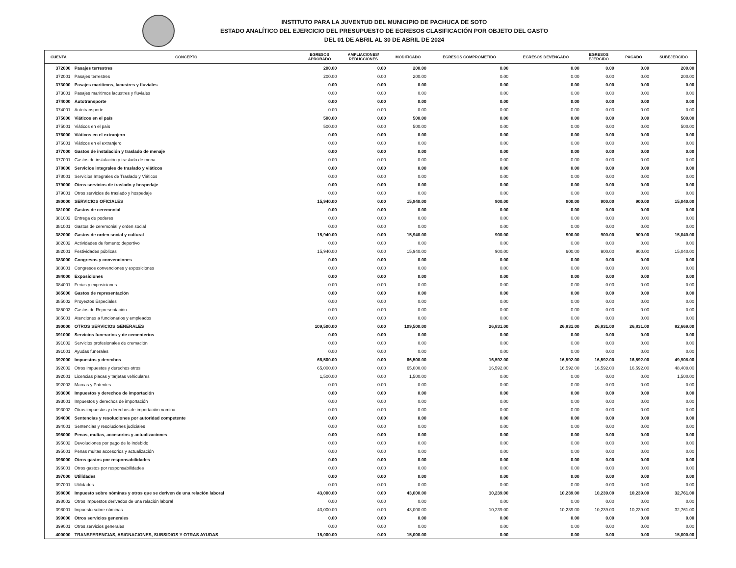INSTITUTO PARA LA JUVENTUD DEL MUNICIPIO DE PACHUCA DE SOTO
ESTADO ANALÍTICO DEL EJERCICIO DEL PRESUPUESTO DE EGRESOS CLASIFICACIÓN POR OBJETO DEL GASTO
DEL 01 DE ABRIL AL 30 DE ABRIL DE 2024
| CUENTA | CONCEPTO | EGRESOS APROBADO | AMPLIACIONES/ REDUCCIONES | MODIFICADO | EGRESOS COMPROMETIDO | EGRESOS DEVENGADO | EGRESOS EJERCIDO | PAGADO | SUBEJERCIDO |
| --- | --- | --- | --- | --- | --- | --- | --- | --- | --- |
| 372000 | Pasajes terrestres | 200.00 | 0.00 | 200.00 | 0.00 | 0.00 | 0.00 | 0.00 | 200.00 |
| 372001 | Pasajes terrestres | 200.00 | 0.00 | 200.00 | 0.00 | 0.00 | 0.00 | 0.00 | 200.00 |
| 373000 | Pasajes marítimos, lacustres y fluviales | 0.00 | 0.00 | 0.00 | 0.00 | 0.00 | 0.00 | 0.00 | 0.00 |
| 373001 | Pasajes marítimos lacustres y fluviales | 0.00 | 0.00 | 0.00 | 0.00 | 0.00 | 0.00 | 0.00 | 0.00 |
| 374000 | Autotransporte | 0.00 | 0.00 | 0.00 | 0.00 | 0.00 | 0.00 | 0.00 | 0.00 |
| 374001 | Autotransporte | 0.00 | 0.00 | 0.00 | 0.00 | 0.00 | 0.00 | 0.00 | 0.00 |
| 375000 | Viáticos en el país | 500.00 | 0.00 | 500.00 | 0.00 | 0.00 | 0.00 | 0.00 | 500.00 |
| 375001 | Viáticos en el país | 500.00 | 0.00 | 500.00 | 0.00 | 0.00 | 0.00 | 0.00 | 500.00 |
| 376000 | Viáticos en el extranjero | 0.00 | 0.00 | 0.00 | 0.00 | 0.00 | 0.00 | 0.00 | 0.00 |
| 376001 | Viáticos en el extranjero | 0.00 | 0.00 | 0.00 | 0.00 | 0.00 | 0.00 | 0.00 | 0.00 |
| 377000 | Gastos de instalación y traslado de menaje | 0.00 | 0.00 | 0.00 | 0.00 | 0.00 | 0.00 | 0.00 | 0.00 |
| 377001 | Gastos de instalación y traslado de mena | 0.00 | 0.00 | 0.00 | 0.00 | 0.00 | 0.00 | 0.00 | 0.00 |
| 378000 | Servicios integrales de traslado y viáticos | 0.00 | 0.00 | 0.00 | 0.00 | 0.00 | 0.00 | 0.00 | 0.00 |
| 378001 | Servicios Integrales de Traslado y Viáticos | 0.00 | 0.00 | 0.00 | 0.00 | 0.00 | 0.00 | 0.00 | 0.00 |
| 379000 | Otros servicios de traslado y hospedaje | 0.00 | 0.00 | 0.00 | 0.00 | 0.00 | 0.00 | 0.00 | 0.00 |
| 379001 | Otros servicios de traslado y hospedaje | 0.00 | 0.00 | 0.00 | 0.00 | 0.00 | 0.00 | 0.00 | 0.00 |
| 380000 | SERVICIOS OFICIALES | 15,940.00 | 0.00 | 15,940.00 | 900.00 | 900.00 | 900.00 | 900.00 | 15,040.00 |
| 381000 | Gastos de ceremonial | 0.00 | 0.00 | 0.00 | 0.00 | 0.00 | 0.00 | 0.00 | 0.00 |
| 381002 | Entrega de poderes | 0.00 | 0.00 | 0.00 | 0.00 | 0.00 | 0.00 | 0.00 | 0.00 |
| 381001 | Gastos de ceremonial y orden social | 0.00 | 0.00 | 0.00 | 0.00 | 0.00 | 0.00 | 0.00 | 0.00 |
| 382000 | Gastos de orden social y cultural | 15,940.00 | 0.00 | 15,940.00 | 900.00 | 900.00 | 900.00 | 900.00 | 15,040.00 |
| 382002 | Actividades de fomento deportivo | 0.00 | 0.00 | 0.00 | 0.00 | 0.00 | 0.00 | 0.00 | 0.00 |
| 382001 | Festividades públicas | 15,940.00 | 0.00 | 15,940.00 | 900.00 | 900.00 | 900.00 | 900.00 | 15,040.00 |
| 383000 | Congresos y convenciones | 0.00 | 0.00 | 0.00 | 0.00 | 0.00 | 0.00 | 0.00 | 0.00 |
| 383001 | Congresos convenciones y exposiciones | 0.00 | 0.00 | 0.00 | 0.00 | 0.00 | 0.00 | 0.00 | 0.00 |
| 384000 | Exposiciones | 0.00 | 0.00 | 0.00 | 0.00 | 0.00 | 0.00 | 0.00 | 0.00 |
| 384001 | Ferias y exposiciones | 0.00 | 0.00 | 0.00 | 0.00 | 0.00 | 0.00 | 0.00 | 0.00 |
| 385000 | Gastos de representación | 0.00 | 0.00 | 0.00 | 0.00 | 0.00 | 0.00 | 0.00 | 0.00 |
| 385002 | Proyectos Especiales | 0.00 | 0.00 | 0.00 | 0.00 | 0.00 | 0.00 | 0.00 | 0.00 |
| 385003 | Gastos de Representación | 0.00 | 0.00 | 0.00 | 0.00 | 0.00 | 0.00 | 0.00 | 0.00 |
| 385001 | Atenciones a funcionarios y empleados | 0.00 | 0.00 | 0.00 | 0.00 | 0.00 | 0.00 | 0.00 | 0.00 |
| 390000 | OTROS SERVICIOS GENERALES | 109,500.00 | 0.00 | 109,500.00 | 26,831.00 | 26,831.00 | 26,831.00 | 26,831.00 | 82,669.00 |
| 391000 | Servicios funerarios y de cementerios | 0.00 | 0.00 | 0.00 | 0.00 | 0.00 | 0.00 | 0.00 | 0.00 |
| 391002 | Servicios profesionales de cremación | 0.00 | 0.00 | 0.00 | 0.00 | 0.00 | 0.00 | 0.00 | 0.00 |
| 391001 | Ayudas funerales | 0.00 | 0.00 | 0.00 | 0.00 | 0.00 | 0.00 | 0.00 | 0.00 |
| 392000 | Impuestos y derechos | 66,500.00 | 0.00 | 66,500.00 | 16,592.00 | 16,592.00 | 16,592.00 | 16,592.00 | 49,908.00 |
| 392002 | Otros impuestos y derechos otros | 65,000.00 | 0.00 | 65,000.00 | 16,592.00 | 16,592.00 | 16,592.00 | 16,592.00 | 48,408.00 |
| 392001 | Licencias placas y tarjetas vehiculares | 1,500.00 | 0.00 | 1,500.00 | 0.00 | 0.00 | 0.00 | 0.00 | 1,500.00 |
| 392003 | Marcas y Patentes | 0.00 | 0.00 | 0.00 | 0.00 | 0.00 | 0.00 | 0.00 | 0.00 |
| 393000 | Impuestos y derechos de importación | 0.00 | 0.00 | 0.00 | 0.00 | 0.00 | 0.00 | 0.00 | 0.00 |
| 393001 | Impuestos y derechos de importación | 0.00 | 0.00 | 0.00 | 0.00 | 0.00 | 0.00 | 0.00 | 0.00 |
| 393002 | Otros impuestos y derechos de importación nomina | 0.00 | 0.00 | 0.00 | 0.00 | 0.00 | 0.00 | 0.00 | 0.00 |
| 394000 | Sentencias y resoluciones por autoridad competente | 0.00 | 0.00 | 0.00 | 0.00 | 0.00 | 0.00 | 0.00 | 0.00 |
| 394001 | Sentencias y resoluciones judiciales | 0.00 | 0.00 | 0.00 | 0.00 | 0.00 | 0.00 | 0.00 | 0.00 |
| 395000 | Penas, multas, accesorios y actualizaciones | 0.00 | 0.00 | 0.00 | 0.00 | 0.00 | 0.00 | 0.00 | 0.00 |
| 395002 | Devoluciones por pago de lo indebido | 0.00 | 0.00 | 0.00 | 0.00 | 0.00 | 0.00 | 0.00 | 0.00 |
| 395001 | Penas multas accesorios y actualización | 0.00 | 0.00 | 0.00 | 0.00 | 0.00 | 0.00 | 0.00 | 0.00 |
| 396000 | Otros gastos por responsabilidades | 0.00 | 0.00 | 0.00 | 0.00 | 0.00 | 0.00 | 0.00 | 0.00 |
| 396001 | Otros gastos por responsabilidades | 0.00 | 0.00 | 0.00 | 0.00 | 0.00 | 0.00 | 0.00 | 0.00 |
| 397000 | Utilidades | 0.00 | 0.00 | 0.00 | 0.00 | 0.00 | 0.00 | 0.00 | 0.00 |
| 397001 | Utilidades | 0.00 | 0.00 | 0.00 | 0.00 | 0.00 | 0.00 | 0.00 | 0.00 |
| 398000 | Impuesto sobre nóminas y otros que se deriven de una relación laboral | 43,000.00 | 0.00 | 43,000.00 | 10,239.00 | 10,239.00 | 10,239.00 | 10,239.00 | 32,761.00 |
| 398002 | Otros Impuestos derivados de una relación laboral | 0.00 | 0.00 | 0.00 | 0.00 | 0.00 | 0.00 | 0.00 | 0.00 |
| 398001 | Impuesto sobre nóminas | 43,000.00 | 0.00 | 43,000.00 | 10,239.00 | 10,239.00 | 10,239.00 | 10,239.00 | 32,761.00 |
| 399000 | Otros servicios generales | 0.00 | 0.00 | 0.00 | 0.00 | 0.00 | 0.00 | 0.00 | 0.00 |
| 399001 | Otros servicios generales | 0.00 | 0.00 | 0.00 | 0.00 | 0.00 | 0.00 | 0.00 | 0.00 |
| 400000 | TRANSFERENCIAS, ASIGNACIONES, SUBSIDIOS Y OTRAS AYUDAS | 15,000.00 | 0.00 | 15,000.00 | 0.00 | 0.00 | 0.00 | 0.00 | 15,000.00 |